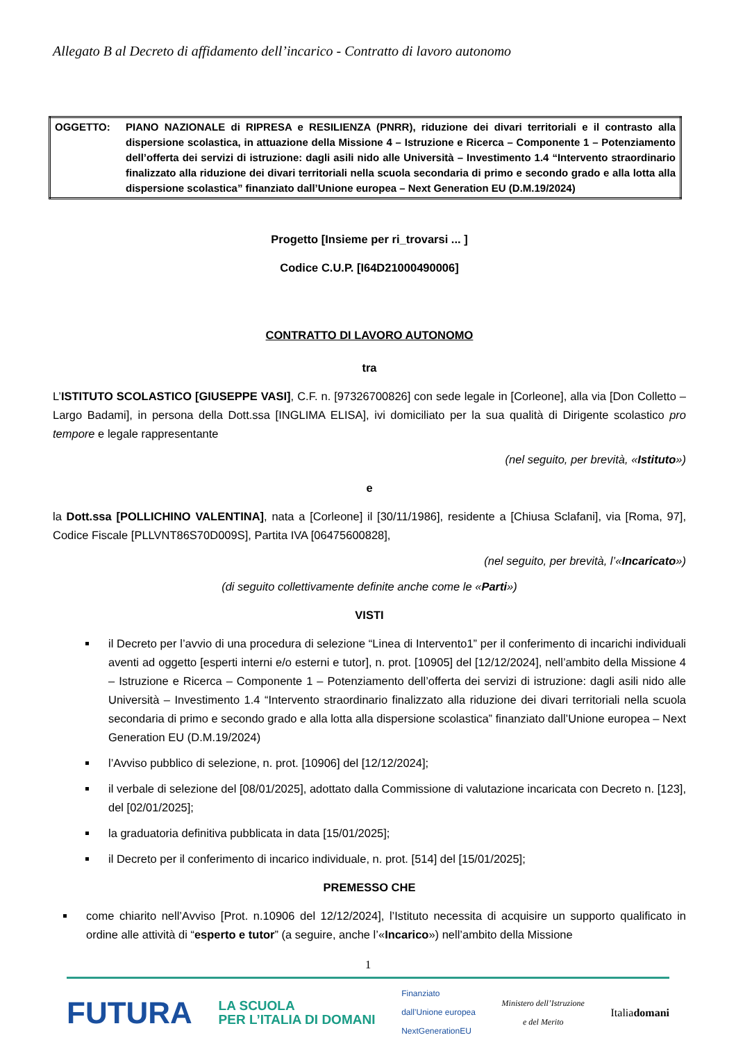Allegato B al Decreto di affidamento dell’incarico - Contratto di lavoro autonomo
| OGGETTO: | PIANO NAZIONALE di RIPRESA e RESILIENZA (PNRR), riduzione dei divari territoriali e il contrasto alla dispersione scolastica, in attuazione della Missione 4 – Istruzione e Ricerca – Componente 1 – Potenziamento dell’offerta dei servizi di istruzione: dagli asili nido alle Università – Investimento 1.4 “Intervento straordinario finalizzato alla riduzione dei divari territoriali nella scuola secondaria di primo e secondo grado e alla lotta alla dispersione scolastica” finanziato dall’Unione europea – Next Generation EU (D.M.19/2024) |
Progetto [Insieme per ri_trovarsi ... ]
Codice C.U.P. [I64D21000490006]
CONTRATTO DI LAVORO AUTONOMO
tra
L’ISTITUTO SCOLASTICO [GIUSEPPE VASI], C.F. n. [97326700826] con sede legale in [Corleone], alla via [Don Colletto – Largo Badami], in persona della Dott.ssa [INGLIMA ELISA], ivi domiciliato per la sua qualità di Dirigente scolastico pro tempore e legale rappresentante
(nel seguito, per brevità, «Istituto»)
e
la Dott.ssa [POLLICHINO VALENTINA], nata a [Corleone] il [30/11/1986], residente a [Chiusa Sclafani], via [Roma, 97], Codice Fiscale [PLLVNT86S70D009S], Partita IVA [06475600828],
(nel seguito, per brevità, l’«Incaricato»)
(di seguito collettivamente definite anche come le «Parti»)
VISTI
il Decreto per l’avvio di una procedura di selezione “Linea di Intervento1” per il conferimento di incarichi individuali aventi ad oggetto [esperti interni e/o esterni e tutor], n. prot. [10905] del [12/12/2024], nell’ambito della Missione 4 – Istruzione e Ricerca – Componente 1 – Potenziamento dell’offerta dei servizi di istruzione: dagli asili nido alle Università – Investimento 1.4 “Intervento straordinario finalizzato alla riduzione dei divari territoriali nella scuola secondaria di primo e secondo grado e alla lotta alla dispersione scolastica” finanziato dall’Unione europea – Next Generation EU (D.M.19/2024)
l’Avviso pubblico di selezione, n. prot. [10906] del [12/12/2024];
il verbale di selezione del [08/01/2025], adottato dalla Commissione di valutazione incaricata con Decreto n. [123], del [02/01/2025];
la graduatoria definitiva pubblicata in data [15/01/2025];
il Decreto per il conferimento di incarico individuale, n. prot. [514] del [15/01/2025];
PREMESSO CHE
come chiarito nell’Avviso [Prot. n.10906 del 12/12/2024], l’Istituto necessita di acquisire un supporto qualificato in ordine alle attività di “esperto e tutor” (a seguire, anche l’«Incarico») nell’ambito della Missione
1
FUTURA LA SCUOLA
PER L’ITALIA DI DOMANI Finanziato
dall’Unione europea
NextGenerationEU Ministero dell’Istruzione
e del Merito Italiadomani